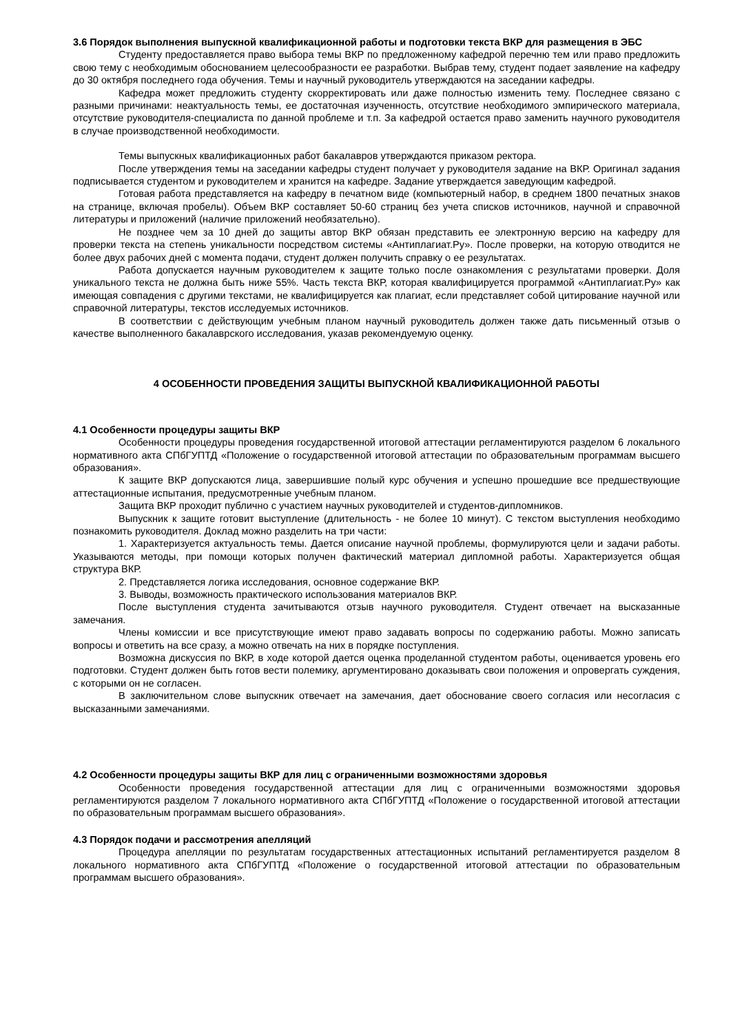3.6 Порядок выполнения выпускной квалификационной работы и подготовки текста ВКР для размещения в ЭБС
Студенту предоставляется право выбора темы ВКР по предложенному кафедрой перечню тем или право предложить свою тему с необходимым обоснованием целесообразности ее разработки. Выбрав тему, студент подает заявление на кафедру до 30 октября последнего года обучения. Темы и научный руководитель утверждаются на заседании кафедры.
Кафедра может предложить студенту скорректировать или даже полностью изменить тему. Последнее связано с разными причинами: неактуальность темы, ее достаточная изученность, отсутствие необходимого эмпирического материала, отсутствие руководителя-специалиста по данной проблеме и т.п. За кафедрой остается право заменить научного руководителя в случае производственной необходимости.
Темы выпускных квалификационных работ бакалавров утверждаются приказом ректора.
После утверждения темы на заседании кафедры студент получает у руководителя задание на ВКР. Оригинал задания подписывается студентом и руководителем и хранится на кафедре. Задание утверждается заведующим кафедрой.
Готовая работа представляется на кафедру в печатном виде (компьютерный набор, в среднем 1800 печатных знаков на странице, включая пробелы). Объем ВКР составляет 50-60 страниц без учета списков источников, научной и справочной литературы и приложений (наличие приложений необязательно).
Не позднее чем за 10 дней до защиты автор ВКР обязан представить ее электронную версию на кафедру для проверки текста на степень уникальности посредством системы «Антиплагиат.Ру». После проверки, на которую отводится не более двух рабочих дней с момента подачи, студент должен получить справку о ее результатах.
Работа допускается научным руководителем к защите только после ознакомления с результатами проверки. Доля уникального текста не должна быть ниже 55%. Часть текста ВКР, которая квалифицируется программой «Антиплагиат.Ру» как имеющая совпадения с другими текстами, не квалифицируется как плагиат, если представляет собой цитирование научной или справочной литературы, текстов исследуемых источников.
В соответствии с действующим учебным планом научный руководитель должен также дать письменный отзыв о качестве выполненного бакалаврского исследования, указав рекомендуемую оценку.
4 ОСОБЕННОСТИ ПРОВЕДЕНИЯ ЗАЩИТЫ ВЫПУСКНОЙ КВАЛИФИКАЦИОННОЙ РАБОТЫ
4.1 Особенности процедуры защиты ВКР
Особенности процедуры проведения государственной итоговой аттестации регламентируются разделом 6 локального нормативного акта СПбГУПТД «Положение о государственной итоговой аттестации по образовательным программам высшего образования».
К защите ВКР допускаются лица, завершившие полый курс обучения и успешно прошедшие все предшествующие аттестационные испытания, предусмотренные учебным планом.
Защита ВКР проходит публично с участием научных руководителей и студентов-дипломников.
Выпускник к защите готовит выступление (длительность - не более 10 минут). С текстом выступления необходимо познакомить руководителя. Доклад можно разделить на три части:
1. Характеризуется актуальность темы. Дается описание научной проблемы, формулируются цели и задачи работы. Указываются методы, при помощи которых получен фактический материал дипломной работы. Характеризуется общая структура ВКР.
2. Представляется логика исследования, основное содержание ВКР.
3. Выводы, возможность практического использования материалов ВКР.
После выступления студента зачитываются отзыв научного руководителя. Студент отвечает на высказанные замечания.
Члены комиссии и все присутствующие имеют право задавать вопросы по содержанию работы. Можно записать вопросы и ответить на все сразу, а можно отвечать на них в порядке поступления.
Возможна дискуссия по ВКР, в ходе которой дается оценка проделанной студентом работы, оценивается уровень его подготовки. Студент должен быть готов вести полемику, аргументировано доказывать свои положения и опровергать суждения, с которыми он не согласен.
В заключительном слове выпускник отвечает на замечания, дает обоснование своего согласия или несогласия с высказанными замечаниями.
4.2 Особенности процедуры защиты ВКР для лиц с ограниченными возможностями здоровья
Особенности проведения государственной аттестации для лиц с ограниченными возможностями здоровья регламентируются разделом 7 локального нормативного акта СПбГУПТД «Положение о государственной итоговой аттестации по образовательным программам высшего образования».
4.3 Порядок подачи и рассмотрения апелляций
Процедура апелляции по результатам государственных аттестационных испытаний регламентируется разделом 8 локального нормативного акта СПбГУПТД «Положение о государственной итоговой аттестации по образовательным программам высшего образования».